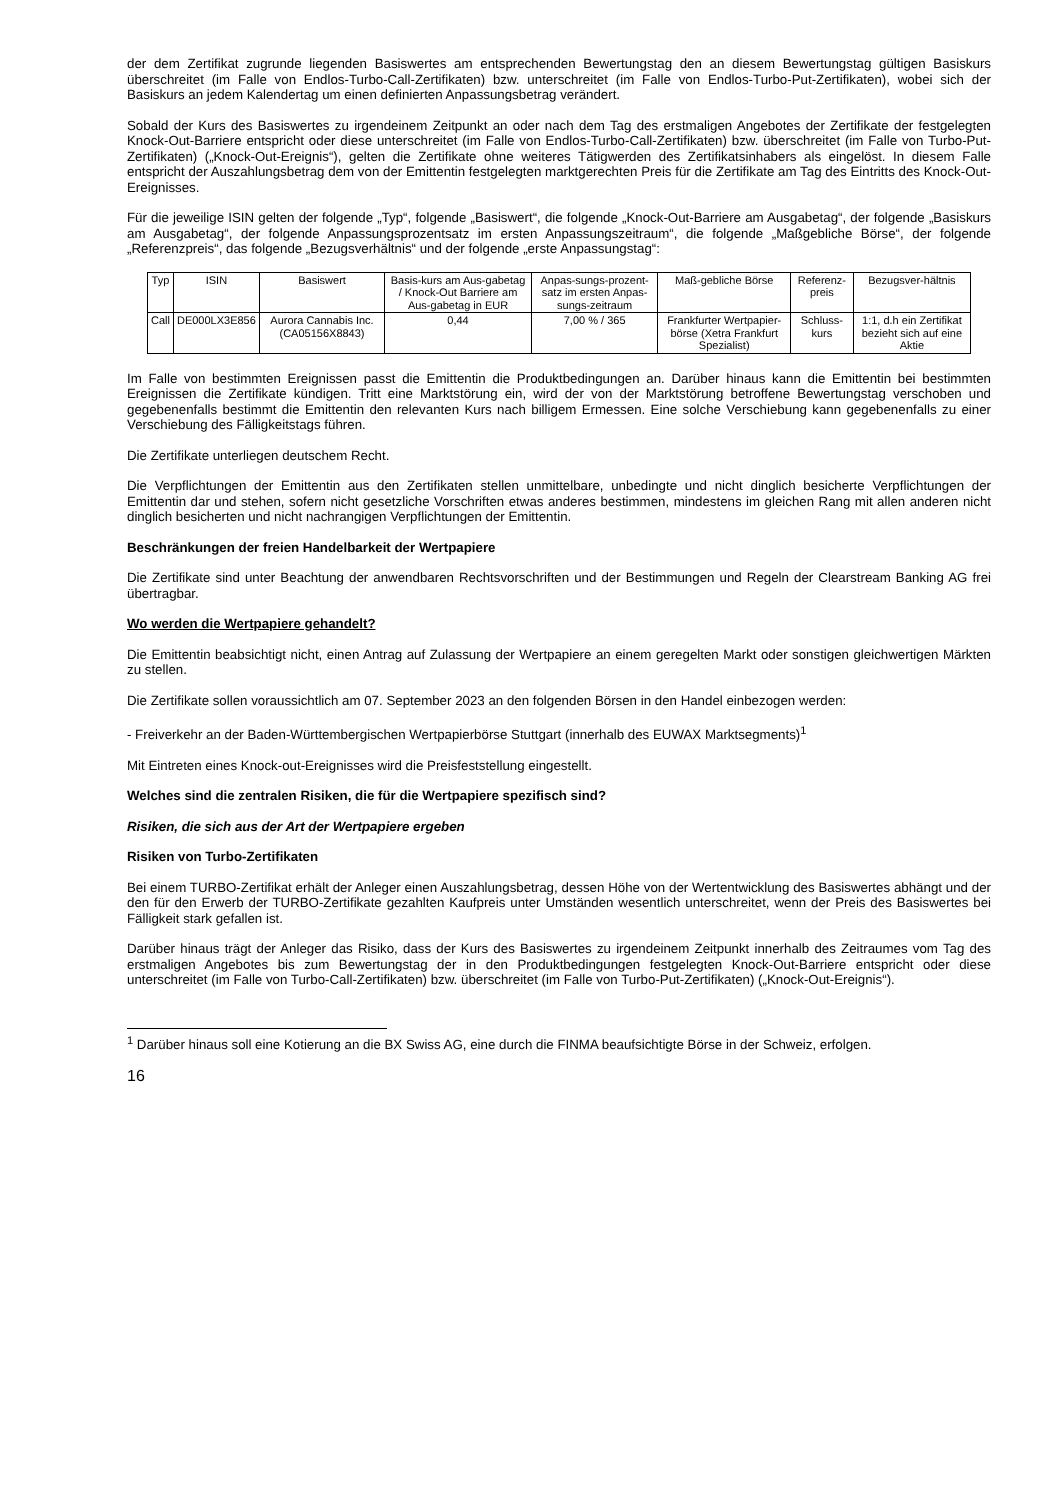der dem Zertifikat zugrunde liegenden Basiswertes am entsprechenden Bewertungstag den an diesem Bewertungstag gültigen Basiskurs überschreitet (im Falle von Endlos-Turbo-Call-Zertifikaten) bzw. unterschreitet (im Falle von Endlos-Turbo-Put-Zertifikaten), wobei sich der Basiskurs an jedem Kalendertag um einen definierten Anpassungsbetrag verändert.
Sobald der Kurs des Basiswertes zu irgendeinem Zeitpunkt an oder nach dem Tag des erstmaligen Angebotes der Zertifikate der festgelegten Knock-Out-Barriere entspricht oder diese unterschreitet (im Falle von Endlos-Turbo-Call-Zertifikaten) bzw. überschreitet (im Falle von Turbo-Put-Zertifikaten) („Knock-Out-Ereignis“), gelten die Zertifikate ohne weiteres Tätigwerden des Zertifikatsinhabers als eingelöst. In diesem Falle entspricht der Auszahlungsbetrag dem von der Emittentin festgelegten marktgerechten Preis für die Zertifikate am Tag des Eintritts des Knock-Out-Ereignisses.
Für die jeweilige ISIN gelten der folgende „Typ“, folgende „Basiswert“, die folgende „Knock-Out-Barriere am Ausgabetag“, der folgende „Basiskurs am Ausgabetag“, der folgende Anpassungsprozentsatz im ersten Anpassungszeitraum“, die folgende „Maßgebliche Börse“, der folgende „Referenzpreis“, das folgende „Bezugsverhältnis“ und der folgende „erste Anpassungstag“:
| Typ | ISIN | Basiswert | Basis-kurs am Aus-gabetag / Knock-Out Barriere am Aus-gabetag in EUR | Anpas-sungs-prozent-satz im ersten Anpas-sungs-zeitraum | Maß-gebliche Börse | Referenz-preis | Bezugsver-hältnis |
| Call | DE000LX3E856 | Aurora Cannabis Inc. (CA05156X8843) | 0,44 | 7,00 % / 365 | Frankfurter Wertpapier-börse (Xetra Frankfurt Spezialist) | Schluss-kurs | 1:1, d.h ein Zertifikat bezieht sich auf eine Aktie |
Im Falle von bestimmten Ereignissen passt die Emittentin die Produktbedingungen an. Darüber hinaus kann die Emittentin bei bestimmten Ereignissen die Zertifikate kündigen. Tritt eine Marktstörung ein, wird der von der Marktstörung betroffene Bewertungstag verschoben und gegebenenfalls bestimmt die Emittentin den relevanten Kurs nach billigem Ermessen. Eine solche Verschiebung kann gegebenenfalls zu einer Verschiebung des Fälligkeitstags führen.
Die Zertifikate unterliegen deutschem Recht.
Die Verpflichtungen der Emittentin aus den Zertifikaten stellen unmittelbare, unbedingte und nicht dinglich besicherte Verpflichtungen der Emittentin dar und stehen, sofern nicht gesetzliche Vorschriften etwas anderes bestimmen, mindestens im gleichen Rang mit allen anderen nicht dinglich besicherten und nicht nachrangigen Verpflichtungen der Emittentin.
Beschränkungen der freien Handelbarkeit der Wertpapiere
Die Zertifikate sind unter Beachtung der anwendbaren Rechtsvorschriften und der Bestimmungen und Regeln der Clearstream Banking AG frei übertragbar.
Wo werden die Wertpapiere gehandelt?
Die Emittentin beabsichtigt nicht, einen Antrag auf Zulassung der Wertpapiere an einem geregelten Markt oder sonstigen gleichwertigen Märkten zu stellen.
Die Zertifikate sollen voraussichtlich am 07. September 2023 an den folgenden Börsen in den Handel einbezogen werden:
- Freiverkehr an der Baden-Württembergischen Wertpapierbörse Stuttgart (innerhalb des EUWAX Marktsegments)<sup>1</sup>
Mit Eintreten eines Knock-out-Ereignisses wird die Preisfeststellung eingestellt.
Welches sind die zentralen Risiken, die für die Wertpapiere spezifisch sind?
Risiken, die sich aus der Art der Wertpapiere ergeben
Risiken von Turbo-Zertifikaten
Bei einem TURBO-Zertifikat erhält der Anleger einen Auszahlungsbetrag, dessen Höhe von der Wertentwicklung des Basiswertes abhängt und der den für den Erwerb der TURBO-Zertifikate gezahlten Kaufpreis unter Umständen wesentlich unterschreitet, wenn der Preis des Basiswertes bei Fälligkeit stark gefallen ist.
Darüber hinaus trägt der Anleger das Risiko, dass der Kurs des Basiswertes zu irgendeinem Zeitpunkt innerhalb des Zeitraumes vom Tag des erstmaligen Angebotes bis zum Bewertungstag der in den Produktbedingungen festgelegten Knock-Out-Barriere entspricht oder diese unterschreitet (im Falle von Turbo-Call-Zertifikaten) bzw. überschreitet (im Falle von Turbo-Put-Zertifikaten) („Knock-Out-Ereignis“).
<sup>1</sup> Darüber hinaus soll eine Kotierung an die BX Swiss AG, eine durch die FINMA beaufsichtigte Börse in der Schweiz, erfolgen.
16